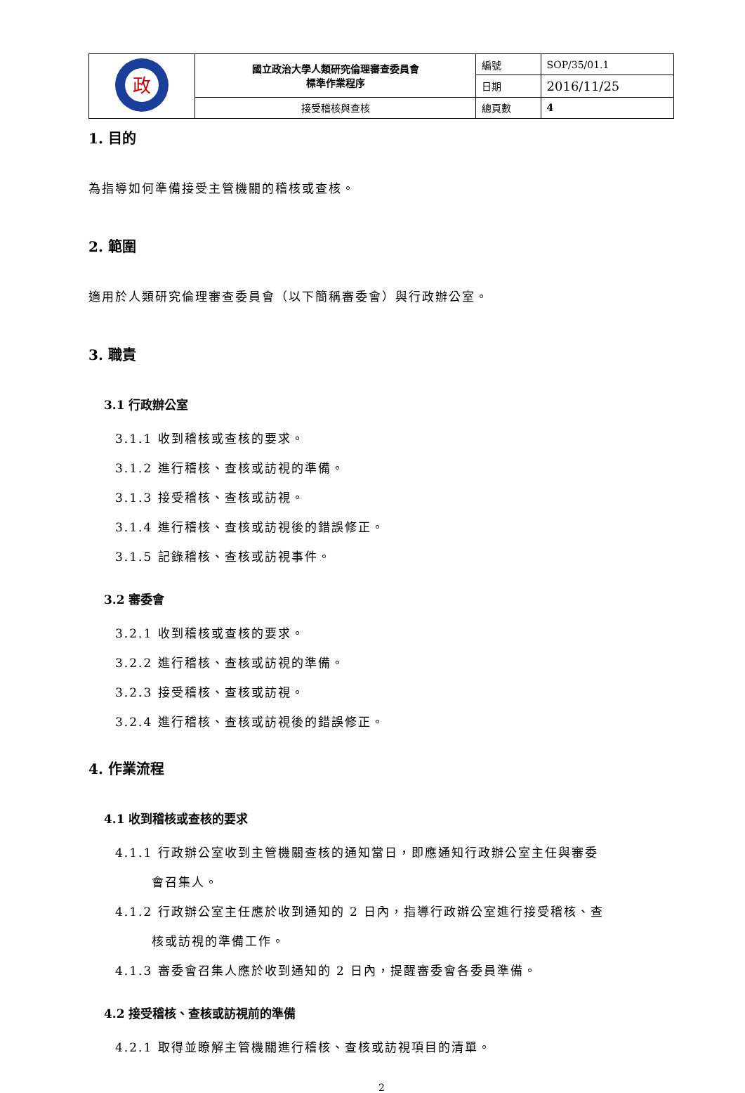| 政 | 國立政治大學人類研究倫理審查委員會 標準作業程序 | 編號 | SOP/35/01.1 |
| | | 日期 | 2016/11/25 |
| | 接受稽核與查核 | 總頁數 | 4 |
1. 目的
為指導如何準備接受主管機關的稽核或查核。
2. 範圍
適用於人類研究倫理審查委員會（以下簡稱審委會）與行政辦公室。
3. 職責
3.1 行政辦公室
3.1.1 收到稽核或查核的要求。
3.1.2 進行稽核、查核或訪視的準備。
3.1.3 接受稽核、查核或訪視。
3.1.4 進行稽核、查核或訪視後的錯誤修正。
3.1.5 記錄稽核、查核或訪視事件。
3.2 審委會
3.2.1 收到稽核或查核的要求。
3.2.2 進行稽核、查核或訪視的準備。
3.2.3 接受稽核、查核或訪視。
3.2.4 進行稽核、查核或訪視後的錯誤修正。
4. 作業流程
4.1 收到稽核或查核的要求
4.1.1 行政辦公室收到主管機關查核的通知當日，即應通知行政辦公室主任與審委
會召集人。
4.1.2 行政辦公室主任應於收到通知的 2 日內，指導行政辦公室進行接受稽核、查
核或訪視的準備工作。
4.1.3 審委會召集人應於收到通知的 2 日內，提醒審委會各委員準備。
4.2 接受稽核、查核或訪視前的準備
4.2.1 取得並瞭解主管機關進行稽核、查核或訪視項目的清單。
2